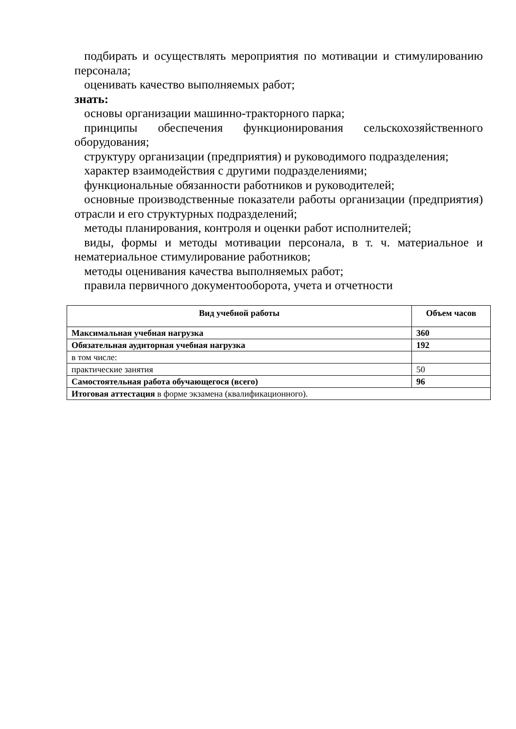подбирать и осуществлять мероприятия по мотивации и стимулированию персонала;
оценивать качество выполняемых работ;
знать:
основы организации машинно-тракторного парка;
принципы обеспечения функционирования сельскохозяйственного оборудования;
структуру организации (предприятия) и руководимого подразделения;
характер взаимодействия с другими подразделениями;
функциональные обязанности работников и руководителей;
основные производственные показатели работы организации (предприятия) отрасли и его структурных подразделений;
методы планирования, контроля и оценки работ исполнителей;
виды, формы и методы мотивации персонала, в т. ч. материальное и нематериальное стимулирование работников;
методы оценивания качества выполняемых работ;
правила первичного документооборота, учета и отчетности
| Вид учебной работы | Объем часов |
| --- | --- |
| Максимальная учебная нагрузка | 360 |
| Обязательная аудиторная учебная нагрузка | 192 |
| в том числе: | |
| практические занятия | 50 |
| Самостоятельная работа обучающегося (всего) | 96 |
| Итоговая аттестация в форме экзамена (квалификационного). | |